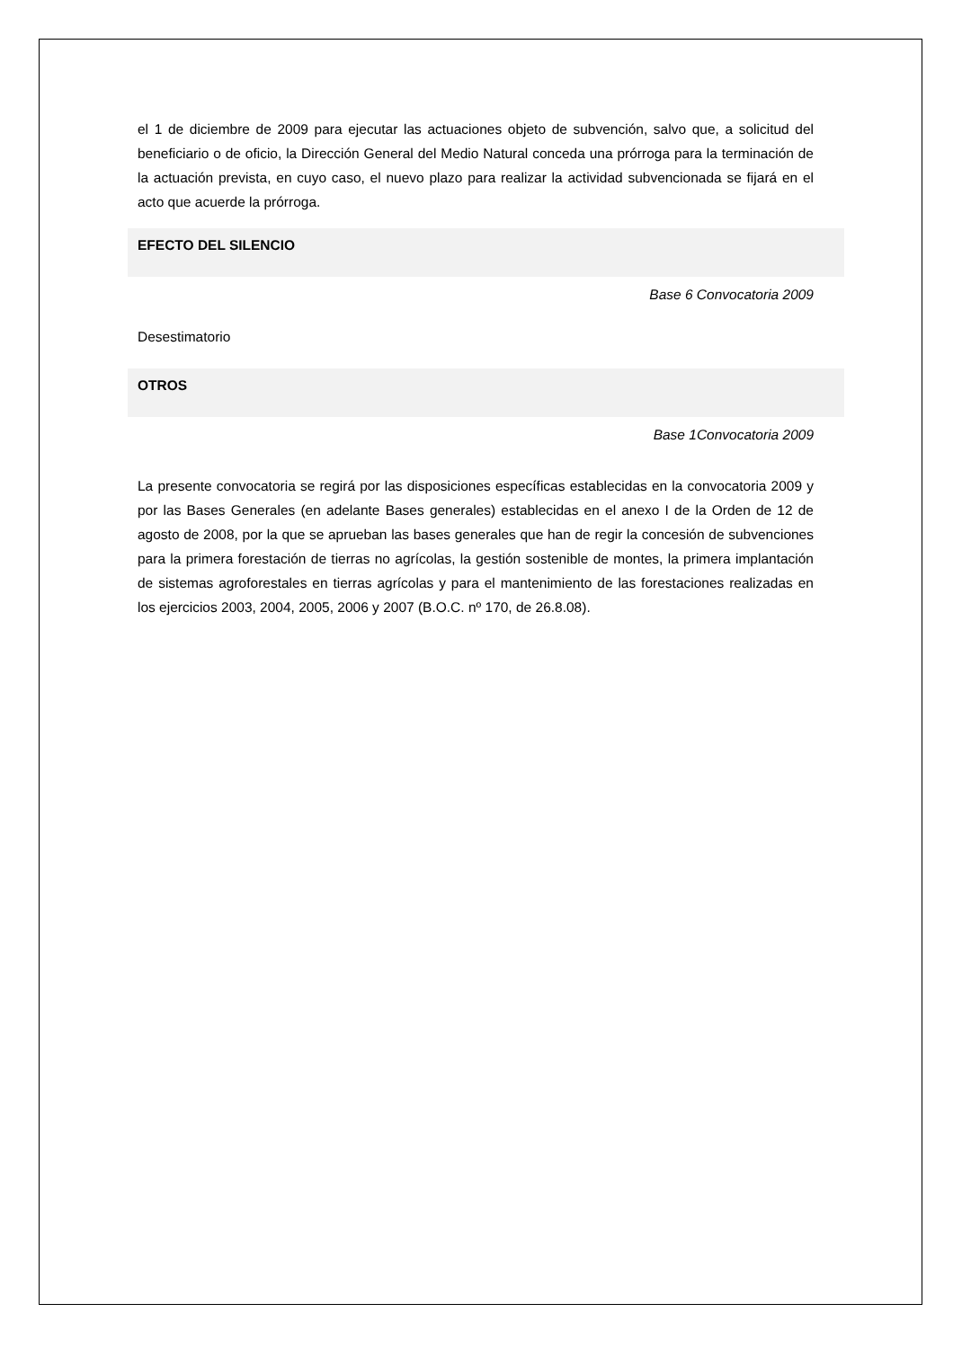el 1 de diciembre de 2009 para ejecutar las actuaciones objeto de subvención, salvo que, a solicitud del beneficiario o de oficio, la Dirección General del Medio Natural conceda una prórroga para la terminación de la actuación prevista, en cuyo caso, el nuevo plazo para realizar la actividad subvencionada se fijará en el acto que acuerde la prórroga.
EFECTO DEL SILENCIO
Base 6 Convocatoria 2009
Desestimatorio
OTROS
Base 1Convocatoria 2009
La presente convocatoria se regirá por las disposiciones específicas establecidas en la convocatoria 2009 y por las Bases Generales (en adelante Bases generales) establecidas en el anexo I de la Orden de 12 de agosto de 2008, por la que se aprueban las bases generales que han de regir la concesión de subvenciones para la primera forestación de tierras no agrícolas, la gestión sostenible de montes, la primera implantación de sistemas agroforestales en tierras agrícolas y para el mantenimiento de las forestaciones realizadas en los ejercicios 2003, 2004, 2005, 2006 y 2007 (B.O.C. nº 170, de 26.8.08).